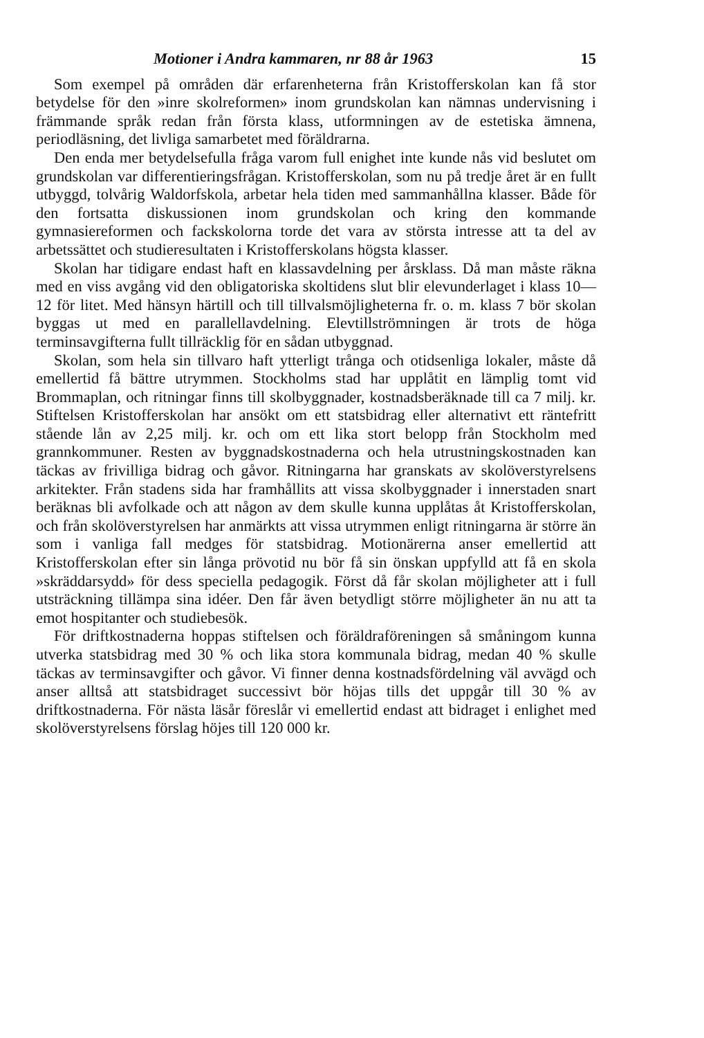Motioner i Andra kammaren, nr 88 år 1963 15
Som exempel på områden där erfarenheterna från Kristofferskolan kan få stor betydelse för den »inre skolreformen» inom grundskolan kan nämnas undervisning i främmande språk redan från första klass, utformningen av de estetiska ämnena, periodläsning, det livliga samarbetet med föräldrarna.
Den enda mer betydelsefulla fråga varom full enighet inte kunde nås vid beslutet om grundskolan var differentieringsfrågan. Kristofferskolan, som nu på tredje året är en fullt utbyggd, tolvårig Waldorfskola, arbetar hela tiden med sammanhållna klasser. Både för den fortsatta diskussionen inom grundskolan och kring den kommande gymnasiereformen och fackskolorna torde det vara av största intresse att ta del av arbetssättet och studieresultaten i Kristofferskolans högsta klasser.
Skolan har tidigare endast haft en klassavdelning per årsklass. Då man måste räkna med en viss avgång vid den obligatoriska skoltidens slut blir elevunderlaget i klass 10—12 för litet. Med hänsyn härtill och till tillvalsmöjligheterna fr. o. m. klass 7 bör skolan byggas ut med en parallellavdelning. Elevtillströmningen är trots de höga terminsavgifterna fullt tillräcklig för en sådan utbyggnad.
Skolan, som hela sin tillvaro haft ytterligt trånga och otidsenliga lokaler, måste då emellertid få bättre utrymmen. Stockholms stad har upplåtit en lämplig tomt vid Brommaplan, och ritningar finns till skolbyggnader, kostnadsberäknade till ca 7 milj. kr. Stiftelsen Kristofferskolan har ansökt om ett statsbidrag eller alternativt ett räntefritt stående lån av 2,25 milj. kr. och om ett lika stort belopp från Stockholm med grannkommuner. Resten av byggnadskostnaderna och hela utrustningskostnaden kan täckas av frivilliga bidrag och gåvor. Ritningarna har granskats av skolöverstyrelsens arkitekter. Från stadens sida har framhållits att vissa skolbyggnader i innerstaden snart beräknas bli avfolkade och att någon av dem skulle kunna upplåtas åt Kristofferskolan, och från skolöverstyrelsen har anmärkts att vissa utrymmen enligt ritningarna är större än som i vanliga fall medges för statsbidrag. Motionärerna anser emellertid att Kristofferskolan efter sin långa prövotid nu bör få sin önskan uppfylld att få en skola »skräddarsydd» för dess speciella pedagogik. Först då får skolan möjligheter att i full utsträckning tillämpa sina idéer. Den får även betydligt större möjligheter än nu att ta emot hospitanter och studiebesök.
För driftkostnaderna hoppas stiftelsen och föräldraföreningen så småningom kunna utverka statsbidrag med 30 % och lika stora kommunala bidrag, medan 40 % skulle täckas av terminsavgifter och gåvor. Vi finner denna kostnadsfördelning väl avvägd och anser alltså att statsbidraget successivt bör höjas tills det uppgår till 30 % av driftkostnaderna. För nästa läsår föreslår vi emellertid endast att bidraget i enlighet med skolöverstyrelsens förslag höjes till 120 000 kr.